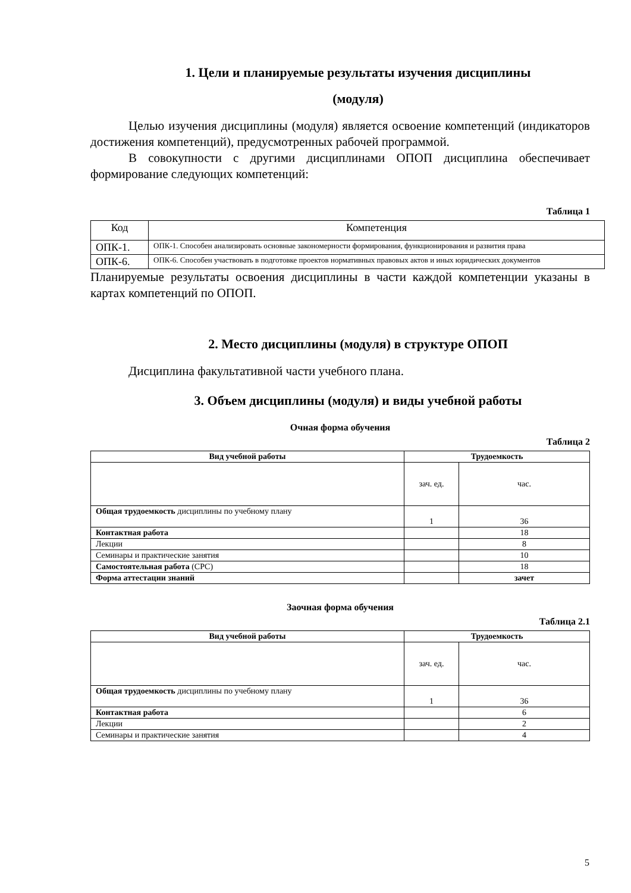1. Цели и планируемые результаты изучения дисциплины
(модуля)
Целью изучения дисциплины (модуля) является освоение компетенций (индикаторов достижения компетенций), предусмотренных рабочей программой.
В совокупности с другими дисциплинами ОПОП дисциплина обеспечивает формирование следующих компетенций:
Таблица 1
| Код | Компетенция |
| ОПК-1. | ОПК-1. Способен анализировать основные закономерности формирования, функционирования и развития права |
| ОПК-6. | ОПК-6. Способен участвовать в подготовке проектов нормативных правовых актов и иных юридических документов |
Планируемые результаты освоения дисциплины в части каждой компетенции указаны в картах компетенций по ОПОП.
2. Место дисциплины (модуля) в структуре ОПОП
Дисциплина факультативной части учебного плана.
3. Объем дисциплины (модуля) и виды учебной работы
Очная форма обучения
Таблица 2
| Вид учебной работы | Трудоемкость | |
| --- | --- | --- |
| | зач. ед. | час. |
| Общая трудоемкость дисциплины по учебному плану | 1 | 36 |
| Контактная работа | | 18 |
| Лекции | | 8 |
| Семинары и практические занятия | | 10 |
| Самостоятельная работа (СРС) | | 18 |
| Форма аттестации знаний | | зачет |
Заочная форма обучения
Таблица 2.1
| Вид учебной работы | Трудоемкость | |
| --- | --- | --- |
| | зач. ед. | час. |
| Общая трудоемкость дисциплины по учебному плану | 1 | 36 |
| Контактная работа | | 6 |
| Лекции | | 2 |
| Семинары и практические занятия | | 4 |
5